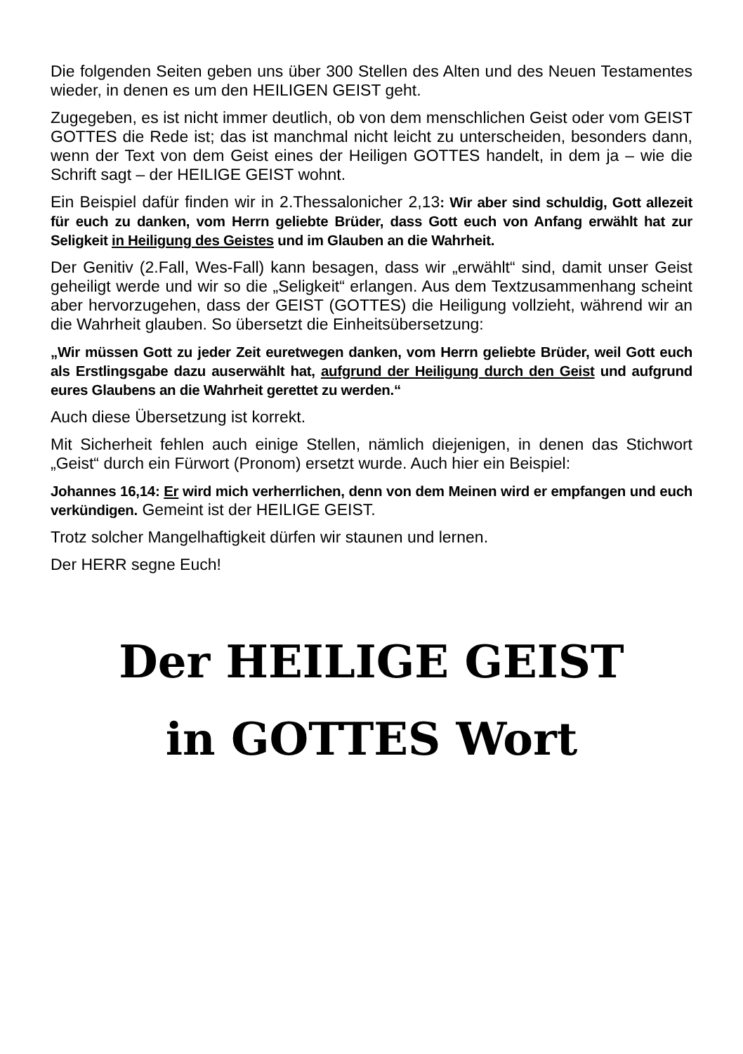Die folgenden Seiten geben uns über 300 Stellen des Alten und des Neuen Testamentes wieder, in denen es um den HEILIGEN GEIST geht.
Zugegeben, es ist nicht immer deutlich, ob von dem menschlichen Geist oder vom GEIST GOTTES die Rede ist; das ist manchmal nicht leicht zu unterscheiden, besonders dann, wenn der Text von dem Geist eines der Heiligen GOTTES handelt, in dem ja – wie die Schrift sagt – der HEILIGE GEIST wohnt.
Ein Beispiel dafür finden wir in 2.Thessalonicher 2,13: Wir aber sind schuldig, Gott allezeit für euch zu danken, vom Herrn geliebte Brüder, dass Gott euch von Anfang erwählt hat zur Seligkeit in Heiligung des Geistes und im Glauben an die Wahrheit.
Der Genitiv (2.Fall, Wes-Fall) kann besagen, dass wir „erwählt“ sind, damit unser Geist geheiligt werde und wir so die „Seligkeit“ erlangen. Aus dem Textzusammenhang scheint aber hervorzugehen, dass der GEIST (GOTTES) die Heiligung vollzieht, während wir an die Wahrheit glauben. So übersetzt die Einheitsübersetzung:
„Wir müssen Gott zu jeder Zeit euretwegen danken, vom Herrn geliebte Brüder, weil Gott euch als Erstlingsgabe dazu auserwählt hat, aufgrund der Heiligung durch den Geist und aufgrund eures Glaubens an die Wahrheit gerettet zu werden.“
Auch diese Übersetzung ist korrekt.
Mit Sicherheit fehlen auch einige Stellen, nämlich diejenigen, in denen das Stichwort „Geist“ durch ein Fürwort (Pronom) ersetzt wurde. Auch hier ein Beispiel:
Johannes 16,14: Er wird mich verherrlichen, denn von dem Meinen wird er empfangen und euch verkündigen. Gemeint ist der HEILIGE GEIST.
Trotz solcher Mangelhaftigkeit dürfen wir staunen und lernen.
Der HERR segne Euch!
Der HEILIGE GEIST
in GOTTES Wort